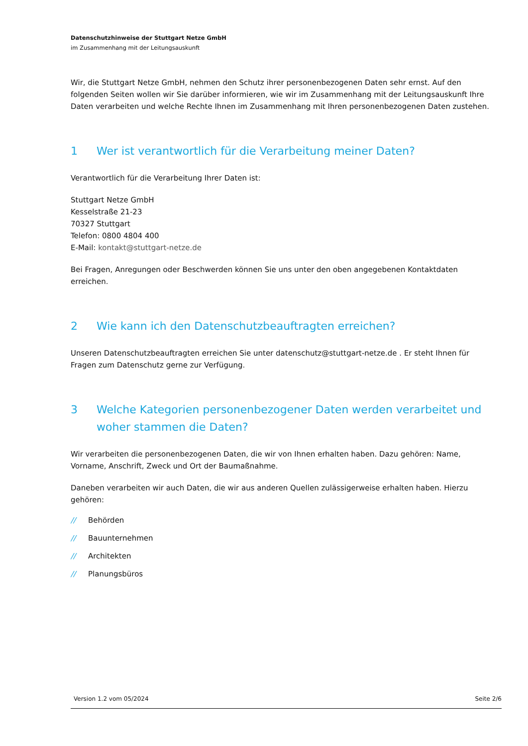Datenschutzhinweise der Stuttgart Netze GmbH
im Zusammenhang mit der Leitungsauskunft
Wir, die Stuttgart Netze GmbH, nehmen den Schutz ihrer personenbezogenen Daten sehr ernst. Auf den folgenden Seiten wollen wir Sie darüber informieren, wie wir im Zusammenhang mit der Leitungsauskunft Ihre Daten verarbeiten und welche Rechte Ihnen im Zusammenhang mit Ihren personenbezogenen Daten zustehen.
1 Wer ist verantwortlich für die Verarbeitung meiner Daten?
Verantwortlich für die Verarbeitung Ihrer Daten ist:
Stuttgart Netze GmbH
Kesselstraße 21-23
70327 Stuttgart
Telefon: 0800 4804 400
E-Mail: kontakt@stuttgart-netze.de
Bei Fragen, Anregungen oder Beschwerden können Sie uns unter den oben angegebenen Kontaktdaten erreichen.
2 Wie kann ich den Datenschutzbeauftragten erreichen?
Unseren Datenschutzbeauftragten erreichen Sie unter datenschutz@stuttgart-netze.de . Er steht Ihnen für Fragen zum Datenschutz gerne zur Verfügung.
3 Welche Kategorien personenbezogener Daten werden verarbeitet und woher stammen die Daten?
Wir verarbeiten die personenbezogenen Daten, die wir von Ihnen erhalten haben. Dazu gehören: Name, Vorname, Anschrift, Zweck und Ort der Baumaßnahme.
Daneben verarbeiten wir auch Daten, die wir aus anderen Quellen zulässigerweise erhalten haben. Hierzu gehören:
// Behörden
// Bauunternehmen
// Architekten
// Planungsbüros
Version 1.2 vom 05/2024 Seite 2/6